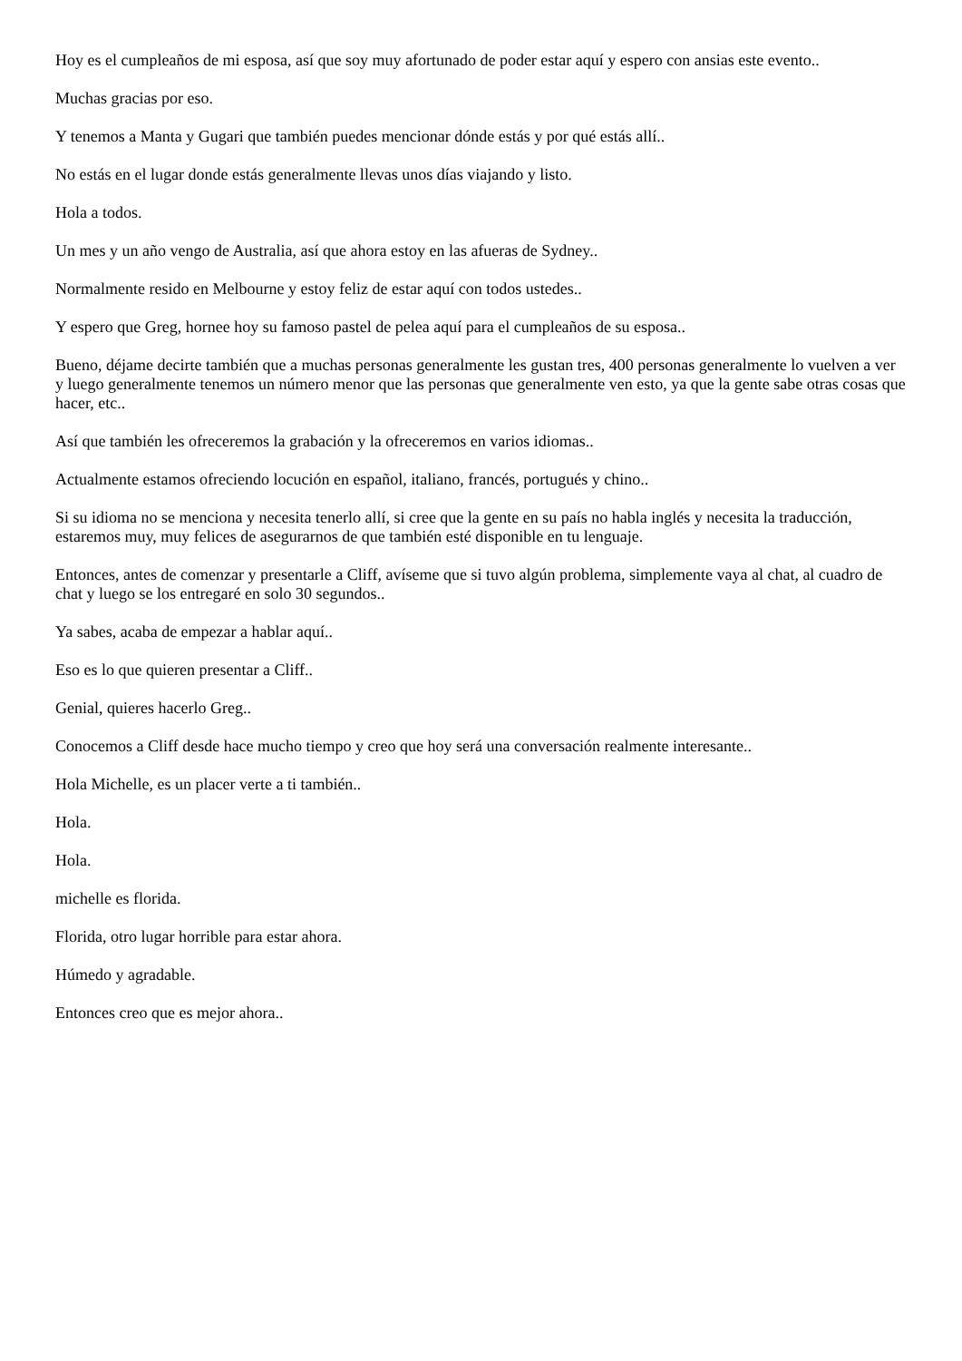Hoy es el cumpleaños de mi esposa, así que soy muy afortunado de poder estar aquí y espero con ansias este evento..
Muchas gracias por eso.
Y tenemos a Manta y Gugari que también puedes mencionar dónde estás y por qué estás allí..
No estás en el lugar donde estás generalmente llevas unos días viajando y listo.
Hola a todos.
Un mes y un año vengo de Australia, así que ahora estoy en las afueras de Sydney..
Normalmente resido en Melbourne y estoy feliz de estar aquí con todos ustedes..
Y espero que Greg, hornee hoy su famoso pastel de pelea aquí para el cumpleaños de su esposa..
Bueno, déjame decirte también que a muchas personas generalmente les gustan tres, 400 personas generalmente lo vuelven a ver y luego generalmente tenemos un número menor que las personas que generalmente ven esto, ya que la gente sabe otras cosas que hacer, etc..
Así que también les ofreceremos la grabación y la ofreceremos en varios idiomas..
Actualmente estamos ofreciendo locución en español, italiano, francés, portugués y chino..
Si su idioma no se menciona y necesita tenerlo allí, si cree que la gente en su país no habla inglés y necesita la traducción, estaremos muy, muy felices de asegurarnos de que también esté disponible en tu lenguaje.
Entonces, antes de comenzar y presentarle a Cliff, avíseme que si tuvo algún problema, simplemente vaya al chat, al cuadro de chat y luego se los entregaré en solo 30 segundos..
Ya sabes, acaba de empezar a hablar aquí..
Eso es lo que quieren presentar a Cliff..
Genial, quieres hacerlo Greg..
Conocemos a Cliff desde hace mucho tiempo y creo que hoy será una conversación realmente interesante..
Hola Michelle, es un placer verte a ti también..
Hola.
Hola.
michelle es florida.
Florida, otro lugar horrible para estar ahora.
Húmedo y agradable.
Entonces creo que es mejor ahora..